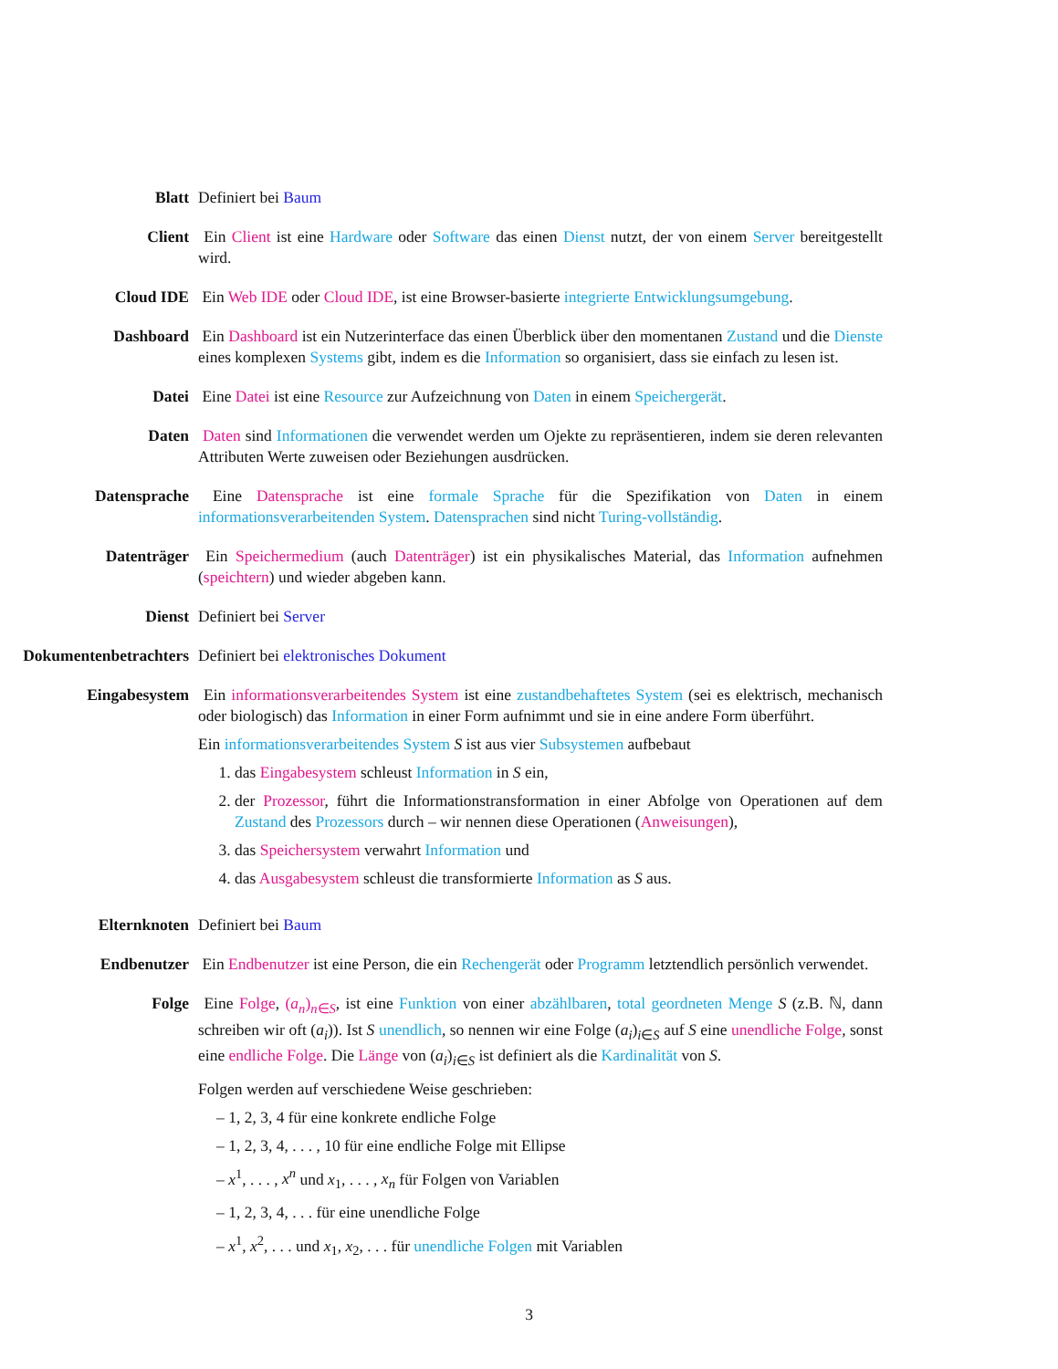Blatt Definiert bei Baum
Client Ein Client ist eine Hardware oder Software das einen Dienst nutzt, der von einem Server bereitgestellt wird.
Cloud IDE Ein Web IDE oder Cloud IDE, ist eine Browser-basierte integrierte Entwicklungsumgebung.
Dashboard Ein Dashboard ist ein Nutzerinterface das einen Überblick über den momentanen Zustand und die Dienste eines komplexen Systems gibt, indem es die Information so organisiert, dass sie einfach zu lesen ist.
Datei Eine Datei ist eine Resource zur Aufzeichnung von Daten in einem Speichergerät.
Daten Daten sind Informationen die verwendet werden um Ojekte zu repräsentieren, indem sie deren relevanten Attributen Werte zuweisen oder Beziehungen ausdrücken.
Datensprache Eine Datensprache ist eine formale Sprache für die Spezifikation von Daten in einem informationsverarbeitenden System. Datensprachen sind nicht Turing-vollständig.
Datenträger Ein Speichermedium (auch Datenträger) ist ein physikalisches Material, das Information aufnehmen (speichtern) und wieder abgeben kann.
Dienst Definiert bei Server
Dokumentenbetrachters Definiert bei elektronisches Dokument
Eingabesystem Ein informationsverarbeitendes System ist eine zustandbehaftetes System (sei es elektrisch, mechanisch oder biologisch) das Information in einer Form aufnimmt und sie in eine andere Form überführt.
Ein informationsverarbeitendes System S ist aus vier Subsystemen aufbebaut
1. das Eingabesystem schleust Information in S ein,
2. der Prozessor, führt die Informationstransformation in einer Abfolge von Operationen auf dem Zustand des Prozessors durch – wir nennen diese Operationen (Anweisungen),
3. das Speichersystem verwahrt Information und
4. das Ausgabesystem schleust die transformierte Information as S aus.
Elternknoten Definiert bei Baum
Endbenutzer Ein Endbenutzer ist eine Person, die ein Rechengerät oder Programm letztendlich persönlich verwendet.
Folge Eine Folge, (a<sub>n</sub>)<sub>n∈S</sub>, ist eine Funktion von einer abzählbaren, total geordneten Menge S (z.B. ℕ, dann schreiben wir oft (a<sub>i</sub>)). Ist S unendlich, so nennen wir eine Folge (a<sub>i</sub>)<sub>i∈S</sub> auf S eine unendliche Folge, sonst eine endliche Folge. Die Länge von (a<sub>i</sub>)<sub>i∈S</sub> ist definiert als die Kardinalität von S.
Folgen werden auf verschiedene Weise geschrieben:
– 1, 2, 3, 4 für eine konkrete endliche Folge
– 1, 2, 3, 4, . . . , 10 für eine endliche Folge mit Ellipse
– x<sup>1</sup>, . . . , x<sup>n</sup> und x<sub>1</sub>, . . . , x<sub>n</sub> für Folgen von Variablen
– 1, 2, 3, 4, . . . für eine unendliche Folge
– x<sup>1</sup>, x<sup>2</sup>, . . . und x<sub>1</sub>, x<sub>2</sub>, . . . für unendliche Folgen mit Variablen
3